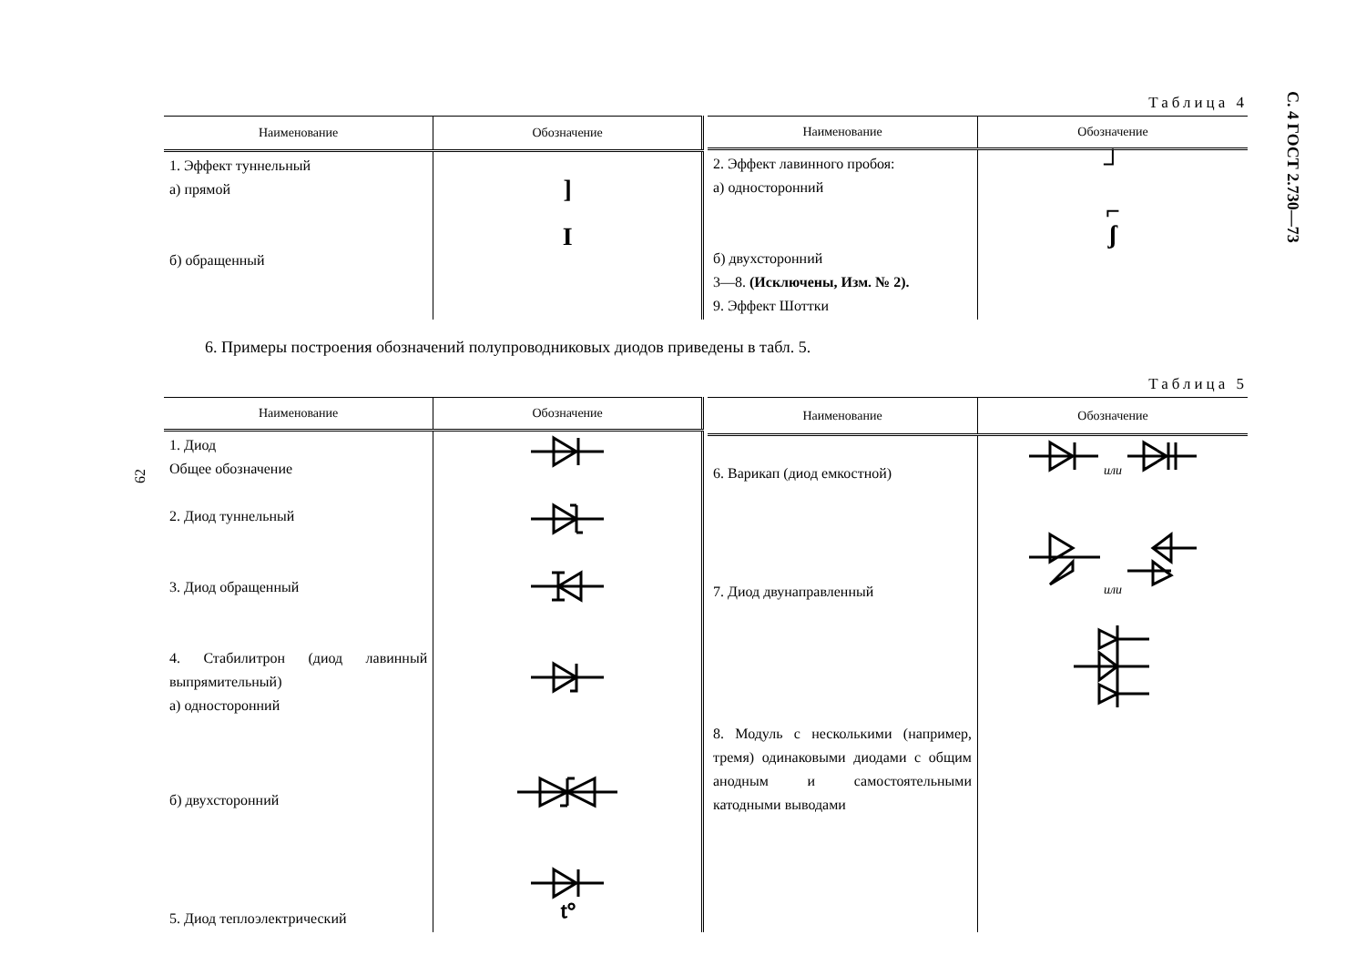С. 4 ГОСТ 2.730—73
62
Таблица 4
| Наименование | Обозначение |
| --- | --- |
| 1. Эффект туннельный а) прямой б) обращенный | ] I |
| Наименование | Обозначение |
| --- | --- |
| 2. Эффект лавинного пробоя: а) односторонний б) двухсторонний 3—8. (Исключены, Изм. № 2). 9. Эффект Шоттки | ┘ ⌐ ʃ |
6. Примеры построения обозначений полупроводниковых диодов приведены в табл. 5.
Таблица 5
| Наименование | Обозначение |
| --- | --- |
| 1. Диод Общее обозначение 2. Диод туннельный 3. Диод обращенный 4. Стабилитрон (диод лавинный выпрямительный) а) односторонний б) двухсторонний 5. Диод теплоэлектрический | t° |
| Наименование | Обозначение |
| --- | --- |
| 6. Варикап (диод емкостной) 7. Диод двунаправленный 8. Модуль с несколькими (например, тремя) одинаковыми диодами с общим анодным и самостоятельными катодными выводами | или или |